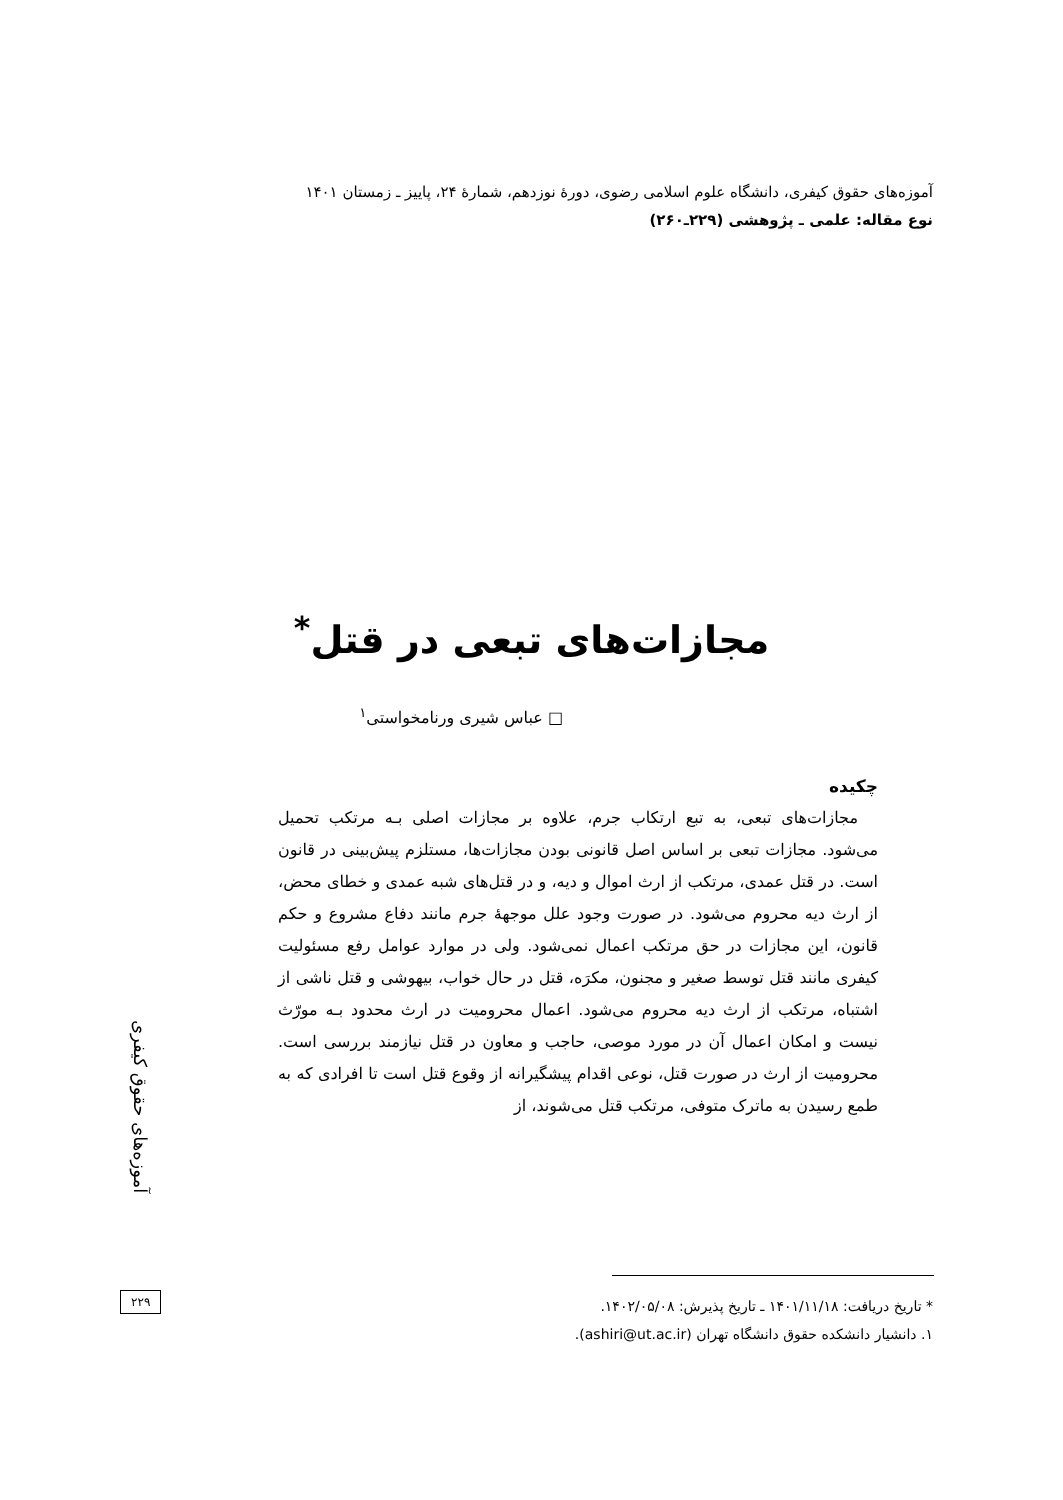آموزه‌های حقوق کیفری، دانشگاه علوم اسلامی رضوی، دورهٔ نوزدهم، شمارهٔ ۲۴، پاییز ـ زمستان ۱۴۰۱
نوع مقاله: علمی ـ پژوهشی (۲۲۹ـ۲۶۰)
مجازات‌های تبعی در قتل<sup>*</sup>
□ عباس شیری ورنامخواستی<sup>۱</sup>
چکیده
مجازات‌های تبعی، به تبع ارتکاب جرم، علاوه بر مجازات اصلی بـه مرتکب تحمیل می‌شود. مجازات تبعی بر اساس اصل قانونی بودن مجازات‌ها، مستلزم پیش‌بینی در قانون است. در قتل عمدی، مرتکب از ارث اموال و دیه، و در قتل‌های شبه عمدی و خطای محض، از ارث دیه محروم می‌شود. در صورت وجود علل موجههٔ جرم مانند دفاع مشروع و حکم قانون، این مجازات در حق مرتکب اعمال نمی‌شود. ولی در موارد عوامل رفع مسئولیت کیفری مانند قتل توسط صغیر و مجنون، مکرَه، قتل در حال خواب، بیهوشی و قتل ناشی از اشتباه، مرتکب از ارث دیه محروم می‌شود. اعمال محرومیت در ارث محدود بـه مورّث نیست و امکان اعمال آن در مورد موصی، حاجب و معاون در قتل نیازمند بررسی است. محرومیت از ارث در صورت قتل، نوعی اقدام پیشگیرانه از وقوع قتل است تا افرادی که به طمع رسیدن به ماترک متوفی، مرتکب قتل می‌شوند، از
آموزه‌های حقوق کیفری
۲۲۹
* تاریخ دریافت: ۱۴۰۱/۱۱/۱۸ ـ تاریخ پذیرش: ۱۴۰۲/۰۵/۰۸.
۱. دانشیار دانشکده حقوق دانشگاه تهران (ashiri@ut.ac.ir).